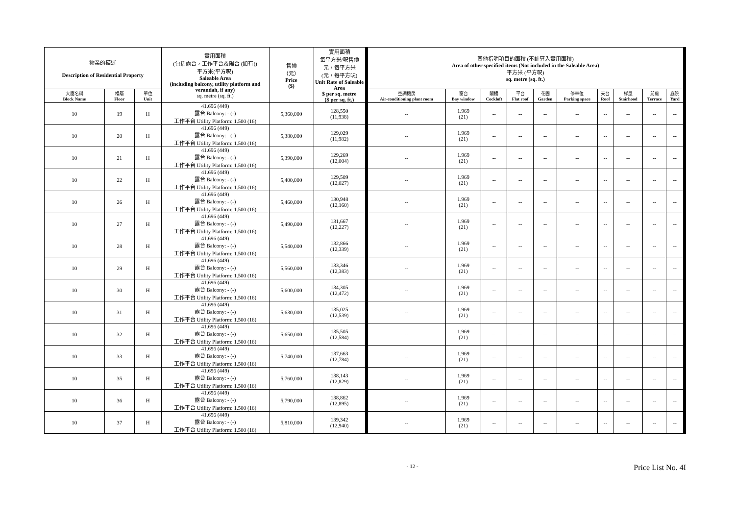| 物業的描述 Description of Residential Property | | | 實用面積 (包括露台，工作平台及陽台 (如有)) 平方米(平方呎) Saleable Area (including balcony, utility platform and verandah, if any) sq. metre (sq. ft.) | 售價 （元） Price ($) | 實用面積 每平方米/呎售價 元，每平方米 (元，每平方呎) Unit Rate of Saleable Area $ per sq. metre ($ per sq. ft.) | 其他指明項目的面積 (不計算入實用面積) Area of other specified items (Not included in the Saleable Area) 平方米 (平方呎) sq. metre (sq. ft.) | | | | | | | | | |
| --- | --- | --- | --- | --- | --- | --- | --- | --- | --- | --- | --- | --- | --- | --- | --- |
| 大廈名稱 Block Name | 樓層 Floor | 單位 Unit | | | | 空調機房 Air-conditioning plant room | 窗台 Bay window | 閣樓 Cockloft | 平台 Flat roof | 花園 Garden | 停車位 Parking space | 天台 Roof | 梯屋 Stairhood | 前庭 Terrace | 庭院 Yard |
| 10 | 19 | H | 41.696 (449) 露台 Balcony: - (-) 工作平台 Utility Platform: 1.500 (16) | 5,360,000 | 128,550 (11,938) | -- | 1.969 (21) | -- | -- | -- | -- | -- | -- | -- | -- |
| 10 | 20 | H | 41.696 (449) 露台 Balcony: - (-) 工作平台 Utility Platform: 1.500 (16) | 5,380,000 | 129,029 (11,982) | -- | 1.969 (21) | -- | -- | -- | -- | -- | -- | -- | -- |
| 10 | 21 | H | 41.696 (449) 露台 Balcony: - (-) 工作平台 Utility Platform: 1.500 (16) | 5,390,000 | 129,269 (12,004) | -- | 1.969 (21) | -- | -- | -- | -- | -- | -- | -- | -- |
| 10 | 22 | H | 41.696 (449) 露台 Balcony: - (-) 工作平台 Utility Platform: 1.500 (16) | 5,400,000 | 129,509 (12,027) | -- | 1.969 (21) | -- | -- | -- | -- | -- | -- | -- | -- |
| 10 | 26 | H | 41.696 (449) 露台 Balcony: - (-) 工作平台 Utility Platform: 1.500 (16) | 5,460,000 | 130,948 (12,160) | -- | 1.969 (21) | -- | -- | -- | -- | -- | -- | -- | -- |
| 10 | 27 | H | 41.696 (449) 露台 Balcony: - (-) 工作平台 Utility Platform: 1.500 (16) | 5,490,000 | 131,667 (12,227) | -- | 1.969 (21) | -- | -- | -- | -- | -- | -- | -- | -- |
| 10 | 28 | H | 41.696 (449) 露台 Balcony: - (-) 工作平台 Utility Platform: 1.500 (16) | 5,540,000 | 132,866 (12,339) | -- | 1.969 (21) | -- | -- | -- | -- | -- | -- | -- | -- |
| 10 | 29 | H | 41.696 (449) 露台 Balcony: - (-) 工作平台 Utility Platform: 1.500 (16) | 5,560,000 | 133,346 (12,383) | -- | 1.969 (21) | -- | -- | -- | -- | -- | -- | -- | -- |
| 10 | 30 | H | 41.696 (449) 露台 Balcony: - (-) 工作平台 Utility Platform: 1.500 (16) | 5,600,000 | 134,305 (12,472) | -- | 1.969 (21) | -- | -- | -- | -- | -- | -- | -- | -- |
| 10 | 31 | H | 41.696 (449) 露台 Balcony: - (-) 工作平台 Utility Platform: 1.500 (16) | 5,630,000 | 135,025 (12,539) | -- | 1.969 (21) | -- | -- | -- | -- | -- | -- | -- | -- |
| 10 | 32 | H | 41.696 (449) 露台 Balcony: - (-) 工作平台 Utility Platform: 1.500 (16) | 5,650,000 | 135,505 (12,584) | -- | 1.969 (21) | -- | -- | -- | -- | -- | -- | -- | -- |
| 10 | 33 | H | 41.696 (449) 露台 Balcony: - (-) 工作平台 Utility Platform: 1.500 (16) | 5,740,000 | 137,663 (12,784) | -- | 1.969 (21) | -- | -- | -- | -- | -- | -- | -- | -- |
| 10 | 35 | H | 41.696 (449) 露台 Balcony: - (-) 工作平台 Utility Platform: 1.500 (16) | 5,760,000 | 138,143 (12,829) | -- | 1.969 (21) | -- | -- | -- | -- | -- | -- | -- | -- |
| 10 | 36 | H | 41.696 (449) 露台 Balcony: - (-) 工作平台 Utility Platform: 1.500 (16) | 5,790,000 | 138,862 (12,895) | -- | 1.969 (21) | -- | -- | -- | -- | -- | -- | -- | -- |
| 10 | 37 | H | 41.696 (449) 露台 Balcony: - (-) 工作平台 Utility Platform: 1.500 (16) | 5,810,000 | 139,342 (12,940) | -- | 1.969 (21) | -- | -- | -- | -- | -- | -- | -- | -- |
- 12 - Price List No. 4I